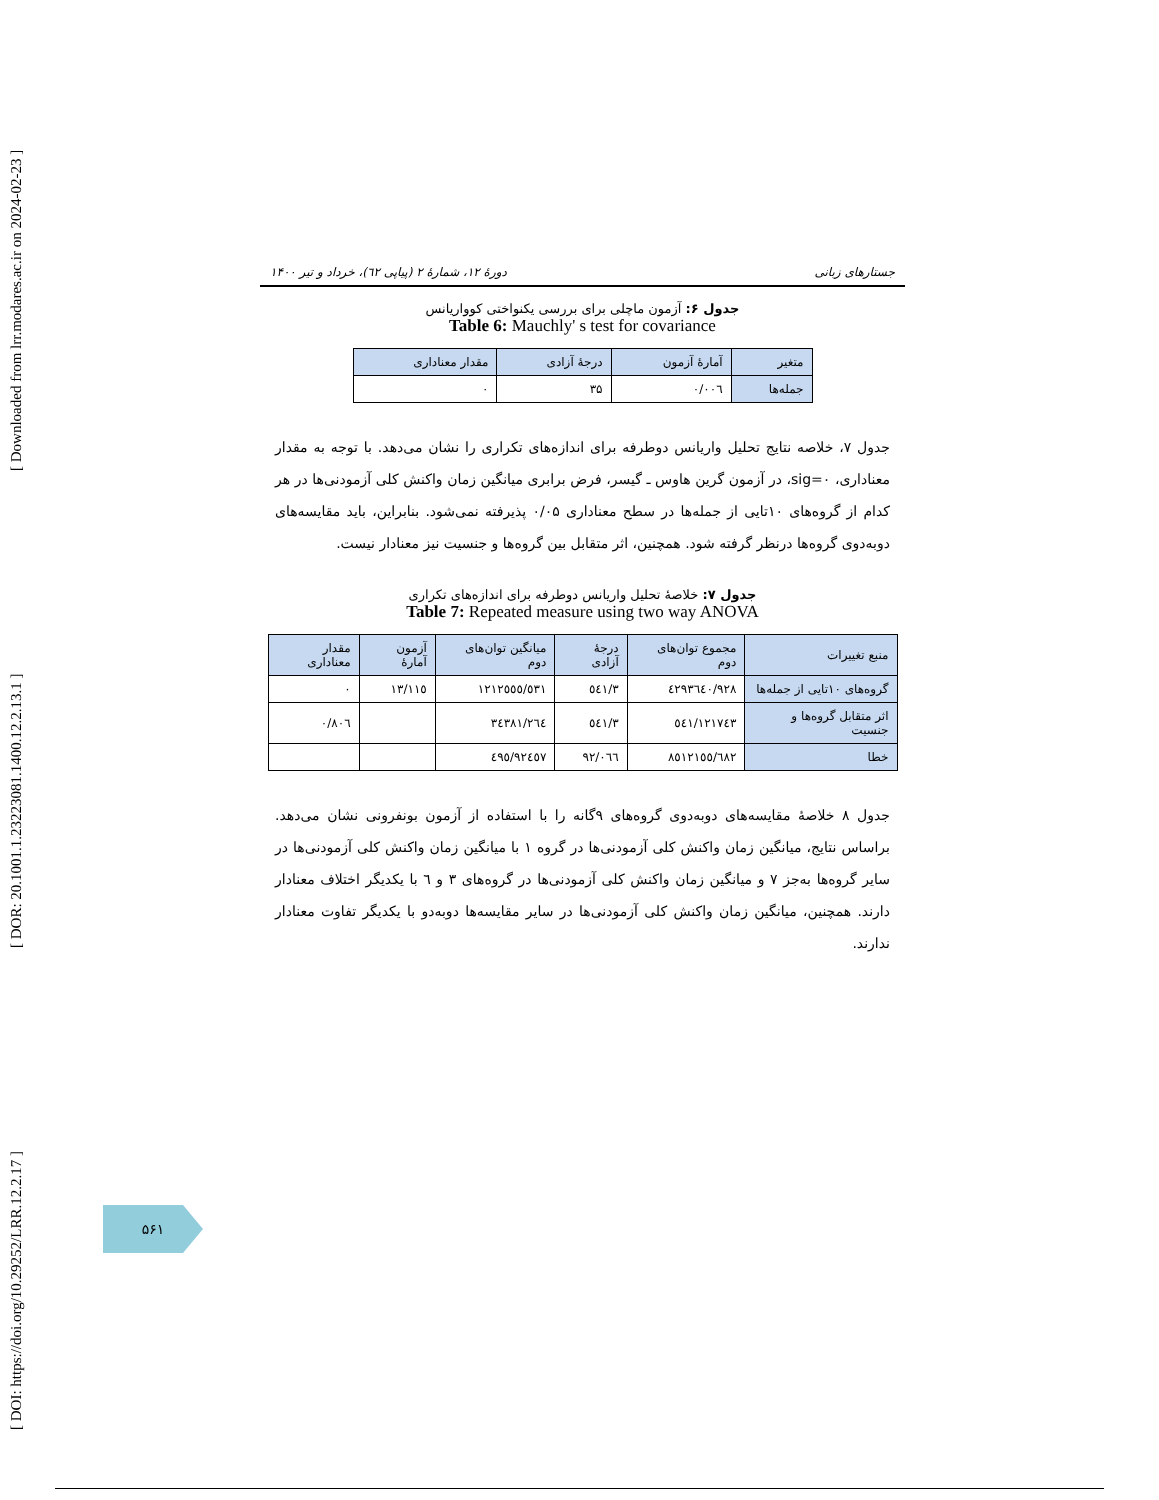[ DOI: https://doi.org/10.29252/LRR.12.2.17 ] [ DOR: 20.1001.1.23223081.1400.12.2.13.1 ] [ Downloaded from lrr.modares.ac.ir on 2024-02-23 ]
جستارهای زبانی دورهٔ ۱۲، شمارهٔ ۲ (پیاپی ٦۲)، خرداد و تیر ۱۴۰۰
جدول ۶: آزمون ماچلی برای بررسی یکنواختی کوواریانس
Table 6: Mauchly' s test for covariance
| متغیر | آمارهٔ آزمون | درجهٔ آزادی | مقدار معناداری |
| --- | --- | --- | --- |
| جمله‌ها | ۰/۰۰٦ | ۳۵ | ۰ |
جدول ۷، خلاصه نتایج تحلیل واریانس دوطرفه برای اندازه‌های تکراری را نشان می‌دهد. با توجه به مقدار معناداری، sig=۰، در آزمون گرین هاوس ـ گیسر، فرض برابری میانگین زمان واکنش کلی آزمودنی‌ها در هر کدام از گروه‌های ۱۰تایی از جمله‌ها در سطح معناداری ۰/۰۵ پذیرفته نمی‌شود. بنابراین، باید مقایسه‌های دوبه‌دوی گروه‌ها درنظر گرفته شود. همچنین، اثر متقابل بین گروه‌ها و جنسیت نیز معنادار نیست.
جدول ۷: خلاصهٔ تحلیل واریانس دوطرفه برای اندازه‌های تکراری
Table 7: Repeated measure using two way ANOVA
| منبع تغییرات | مجموع توان‌های دوم | درجهٔ آزادی | میانگین توان‌های دوم | آزمون آمارهٔ | مقدار معناداری |
| --- | --- | --- | --- | --- | --- |
| گروه‌های ۱۰تایی از جمله‌ها | ٤۲۹۳٦٤۰/۹۲۸ | ۳/٥٤۱ | ۱۲۱۲٥٥٥/٥۳۱ | ۱۳/۱۱٥ | ۰ |
| اثر متقابل گروه‌ها و جنسیت | ۱۲۱۷٤۳/٥٤۱ | ۳/٥٤۱ | ۳٤۳۸۱/۲٦٤ | | ۰/۸۰٦ |
| خطا | ۸٥۱۲۱٥٥/٦۸۲ | ۹۲/۰٦٦ | ۹۲٤٥۷/٤۹٥ | | |
جدول ۸ خلاصهٔ مقایسه‌های دوبه‌دوی گروه‌های ۹گانه را با استفاده از آزمون بونفرونی نشان می‌دهد. براساس نتایج، میانگین زمان واکنش کلی آزمودنی‌ها در گروه ۱ با میانگین زمان واکنش کلی آزمودنی‌ها در سایر گروه‌ها به‌جز ۷ و میانگین زمان واکنش کلی آزمودنی‌ها در گروه‌های ۳ و ٦ با یکدیگر اختلاف معنادار دارند. همچنین، میانگین زمان واکنش کلی آزمودنی‌ها در سایر مقایسه‌ها دوبه‌دو با یکدیگر تفاوت معنادار ندارند.
۵۶۱